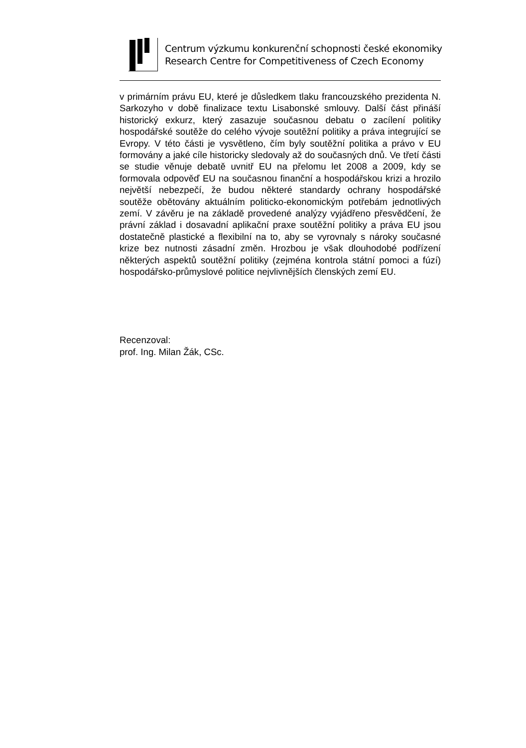Centrum výzkumu konkurenční schopnosti české ekonomiky
Research Centre for Competitiveness of Czech Economy
v primárním právu EU, které je důsledkem tlaku francouzského prezidenta N. Sarkozyho v době finalizace textu Lisabonské smlouvy. Další část přináší historický exkurz, který zasazuje současnou debatu o zacílení politiky hospodářské soutěže do celého vývoje soutěžní politiky a práva integrující se Evropy. V této části je vysvětleno, čím byly soutěžní politika a právo v EU formovány a jaké cíle historicky sledovaly až do současných dnů. Ve třetí části se studie věnuje debatě uvnitř EU na přelomu let 2008 a 2009, kdy se formovala odpověď EU na současnou finanční a hospodářskou krizi a hrozilo největší nebezpečí, že budou některé standardy ochrany hospodářské soutěže obětovány aktuálním politicko-ekonomickým potřebám jednotlivých zemí. V závěru je na základě provedené analýzy vyjádřeno přesvědčení, že právní základ i dosavadní aplikační praxe soutěžní politiky a práva EU jsou dostatečně plastické a flexibilní na to, aby se vyrovnaly s nároky současné krize bez nutnosti zásadní změn. Hrozbou je však dlouhodobé podřízení některých aspektů soutěžní politiky (zejména kontrola státní pomoci a fúzí) hospodářsko-průmyslové politice nejvlivnějších členských zemí EU.
Recenzoval:
prof. Ing. Milan Žák, CSc.